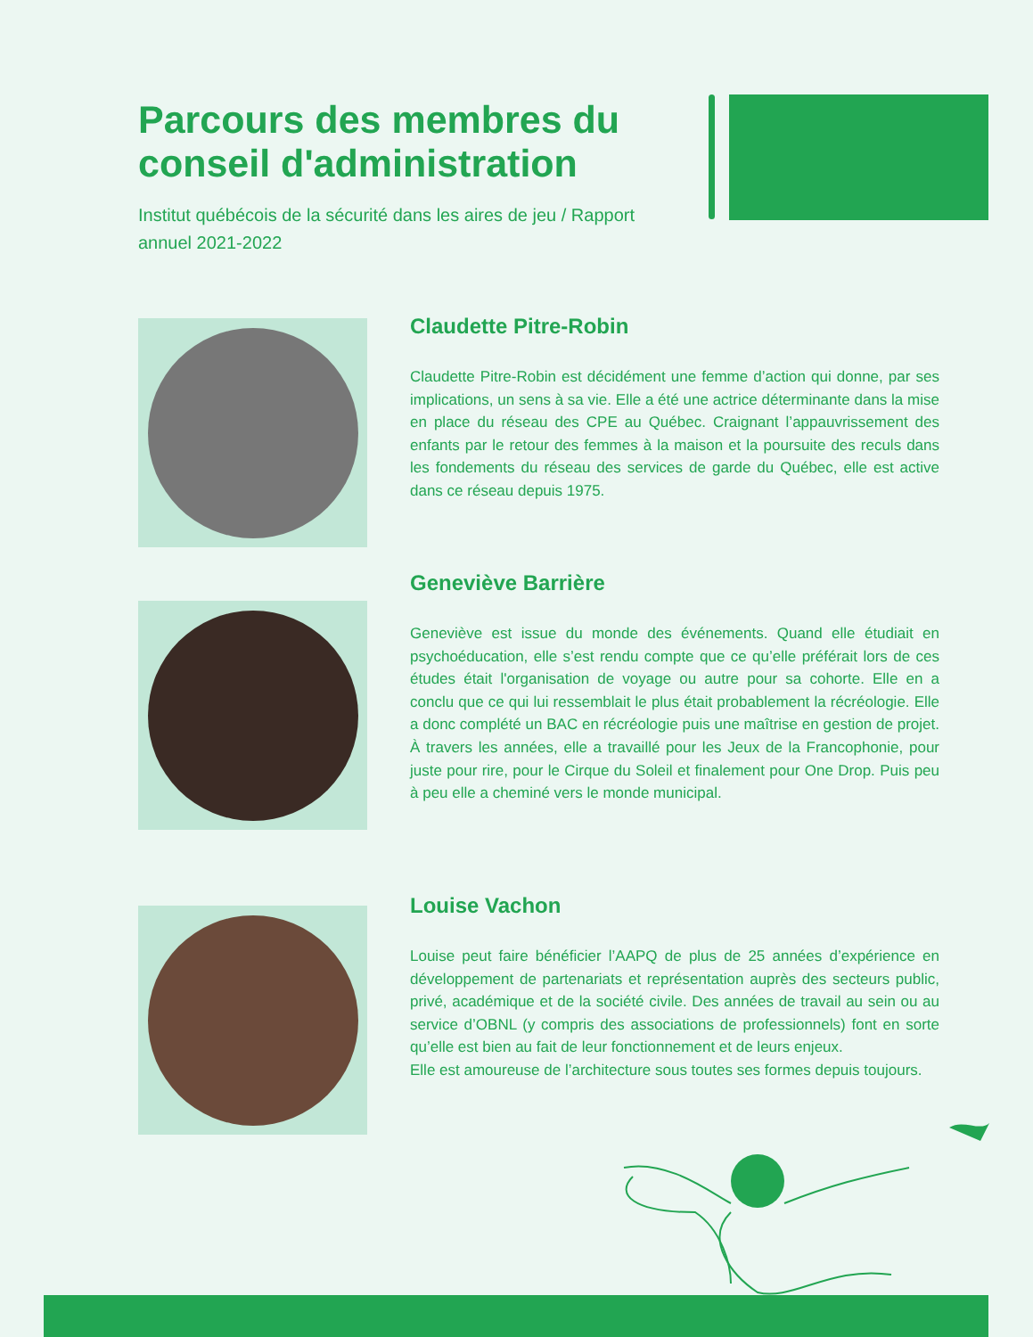Parcours des membres du conseil d'administration
Institut québécois de la sécurité dans les aires de jeu / Rapport annuel 2021-2022
Claudette Pitre-Robin
Claudette Pitre-Robin est décidément une femme d’action qui donne, par ses implications, un sens à sa vie. Elle a été une actrice déterminante dans la mise en place du réseau des CPE au Québec. Craignant l’appauvrissement des enfants par le retour des femmes à la maison et la poursuite des reculs dans les fondements du réseau des services de garde du Québec, elle est active dans ce réseau depuis 1975.
Geneviève Barrière
Geneviève est issue du monde des événements. Quand elle étudiait en psychoéducation, elle s’est rendu compte que ce qu’elle préférait lors de ces études était l'organisation de voyage ou autre pour sa cohorte. Elle en a conclu que ce qui lui ressemblait le plus était probablement la récréologie. Elle a donc complété un BAC en récréologie puis une maîtrise en gestion de projet. À travers les années, elle a travaillé pour les Jeux de la Francophonie, pour juste pour rire, pour le Cirque du Soleil et finalement pour One Drop. Puis peu à peu elle a cheminé vers le monde municipal.
Louise Vachon
Louise peut faire bénéficier l’AAPQ de plus de 25 années d’expérience en développement de partenariats et représentation auprès des secteurs public, privé, académique et de la société civile. Des années de travail au sein ou au service d’OBNL (y compris des associations de professionnels) font en sorte qu’elle est bien au fait de leur fonctionnement et de leurs enjeux.
Elle est amoureuse de l’architecture sous toutes ses formes depuis toujours.